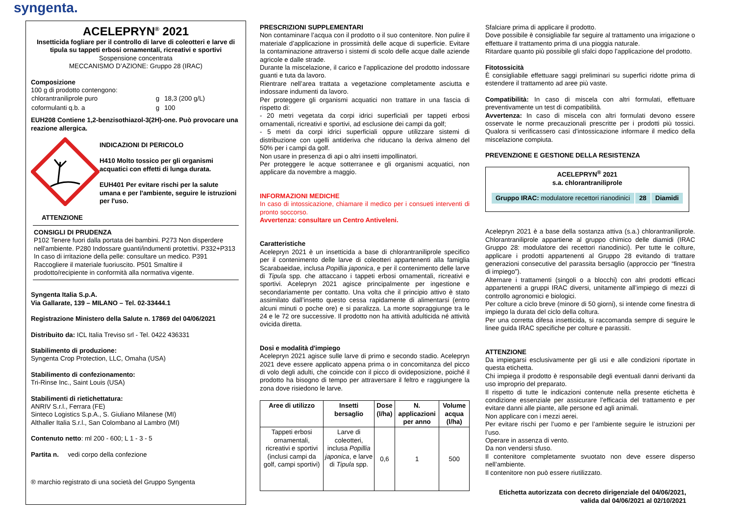syngenta.
ACELEPRYN<sup>®</sup> 2021
Insetticida fogliare per il controllo di larve di coleotteri e larve di tipula su tappeti erbosi ornamentali, ricreativi e sportivi
Sospensione concentrata
MECCANISMO D’AZIONE: Gruppo 28 (IRAC)
Composizione
100 g di prodotto contengono:
| chlorantraniliprole puro | g | 18,3 (200 g/L) |
| coformulanti q.b. a | g | 100 |
EUH208 Contiene 1,2-benzisothiazol-3(2H)-one. Può provocare una reazione allergica.
INDICAZIONI DI PERICOLO
H410 Molto tossico per gli organismi acquatici con effetti di lunga durata.
EUH401 Per evitare rischi per la salute umana e per l'ambiente, seguire le istruzioni per l'uso.
ATTENZIONE
CONSIGLI DI PRUDENZA
P102 Tenere fuori dalla portata dei bambini. P273 Non disperdere nell'ambiente. P280 Indossare guanti/indumenti protettivi. P332+P313 In caso di irritazione della pelle: consultare un medico. P391 Raccogliere il materiale fuoriuscito. P501 Smaltire il prodotto/recipiente in conformità alla normativa vigente.
Syngenta Italia S.p.A.
Via Gallarate, 139 – MILANO – Tel. 02-33444.1
Registrazione Ministero della Salute n. 17869 del 04/06/2021
Distribuito da: ICL Italia Treviso srl - Tel. 0422 436331
Stabilimento di produzione:
Syngenta Crop Protection, LLC, Omaha (USA)
Stabilimento di confezionamento:
Tri-Rinse Inc., Saint Louis (USA)
Stabilimenti di rietichettatura:
ANRIV S.r.l., Ferrara (FE)
Sinteco Logistics S.p.A., S. Giuliano Milanese (MI)
Althaller Italia S.r.l., San Colombano al Lambro (MI)
Contenuto netto: ml 200 - 600; L 1 - 3 - 5
Partita n. vedi corpo della confezione
® marchio registrato di una società del Gruppo Syngenta
PRESCRIZIONI SUPPLEMENTARI
Non contaminare l’acqua con il prodotto o il suo contenitore. Non pulire il materiale d’applicazione in prossimità delle acque di superficie. Evitare la contaminazione attraverso i sistemi di scolo delle acque dalle aziende agricole e dalle strade.
Durante la miscelazione, il carico e l’applicazione del prodotto indossare guanti e tuta da lavoro.
Rientrare nell’area trattata a vegetazione completamente asciutta e indossare indumenti da lavoro.
Per proteggere gli organismi acquatici non trattare in una fascia di rispetto di:
- 20 metri vegetata da corpi idrici superficiali per tappeti erbosi ornamentali, ricreativi e sportivi, ad esclusione dei campi da golf;
- 5 metri da corpi idrici superficiali oppure utilizzare sistemi di distribuzione con ugelli antideriva che riducano la deriva almeno del 50% per i campi da golf.
Non usare in presenza di api o altri insetti impollinatori.
Per proteggere le acque sotterranee e gli organismi acquatici, non applicare da novembre a maggio.
INFORMAZIONI MEDICHE
In caso di intossicazione, chiamare il medico per i consueti interventi di pronto soccorso.
Avvertenza: consultare un Centro Antiveleni.
Caratteristiche
Acelepryn 2021 è un insetticida a base di chlorantraniliprole specifico per il contenimento delle larve di coleotteri appartenenti alla famiglia Scarabaeidae, inclusa Popillia japonica, e per il contenimento delle larve di Tipula spp. che attaccano i tappeti erbosi ornamentali, ricreativi e sportivi. Acelepryn 2021 agisce principalmente per ingestione e secondariamente per contatto. Una volta che il principio attivo è stato assimilato dall’insetto questo cessa rapidamente di alimentarsi (entro alcuni minuti o poche ore) e si paralizza. La morte sopraggiunge tra le 24 e le 72 ore successive. Il prodotto non ha attività adulticida né attività ovicida diretta.
Dosi e modalità d'impiego
Acelepryn 2021 agisce sulle larve di primo e secondo stadio. Acelepryn 2021 deve essere applicato appena prima o in concomitanza del picco di volo degli adulti, che coincide con il picco di ovideposizione, poiché il prodotto ha bisogno di tempo per attraversare il feltro e raggiungere la zona dove risiedono le larve.
| Aree di utilizzo | Insetti bersaglio | Dose (l/ha) | N. applicazioni per anno | Volume acqua (l/ha) |
| --- | --- | --- | --- | --- |
| Tappeti erbosi ornamentali, ricreativi e sportivi (inclusi campi da golf, campi sportivi) | Larve di coleotteri, inclusa Popillia japonica , e larve di Tipula spp. | 0,6 | 1 | 500 |
Sfalciare prima di applicare il prodotto.
Dove possibile è consigliabile far seguire al trattamento una irrigazione o effettuare il trattamento prima di una pioggia naturale.
Ritardare quanto più possibile gli sfalci dopo l’applicazione del prodotto.
Fitotossicità
È consigliabile effettuare saggi preliminari su superfici ridotte prima di estendere il trattamento ad aree più vaste.
Compatibilità: In caso di miscela con altri formulati, effettuare preventivamente un test di compatibilità.
Avvertenza: In caso di miscela con altri formulati devono essere osservate le norme precauzionali prescritte per i prodotti più tossici. Qualora si verificassero casi d’intossicazione informare il medico della miscelazione compiuta.
PREVENZIONE E GESTIONE DELLA RESISTENZA
ACELEPRYN<sup>®</sup> 2021
s.a. chlorantraniliprole
| Gruppo IRAC: modulatore recettori rianodinici | 28 | Diamidi |
Acelepryn 2021 è a base della sostanza attiva (s.a.) chlorantraniliprole. Chlorantraniliprole appartiene al gruppo chimico delle diamidi (IRAC Gruppo 28: modulatore dei recettori rianodinici). Per tutte le colture, applicare i prodotti appartenenti al Gruppo 28 evitando di trattare generazioni consecutive del parassita bersaglio (approccio per “finestra di impiego”).
Alternare i trattamenti (singoli o a blocchi) con altri prodotti efficaci appartenenti a gruppi IRAC diversi, unitamente all’impiego di mezzi di controllo agronomici e biologici.
Per colture a ciclo breve (minore di 50 giorni), si intende come finestra di impiego la durata del ciclo della coltura.
Per una corretta difesa insetticida, si raccomanda sempre di seguire le linee guida IRAC specifiche per colture e parassiti.
ATTENZIONE
Da impiegarsi esclusivamente per gli usi e alle condizioni riportate in questa etichetta.
Chi impiega il prodotto è responsabile degli eventuali danni derivanti da uso improprio del preparato.
Il rispetto di tutte le indicazioni contenute nella presente etichetta è condizione essenziale per assicurare l’efficacia del trattamento e per evitare danni alle piante, alle persone ed agli animali.
Non applicare con i mezzi aerei.
Per evitare rischi per l’uomo e per l’ambiente seguire le istruzioni per l’uso.
Operare in assenza di vento.
Da non vendersi sfuso.
Il contenitore completamente svuotato non deve essere disperso nell’ambiente.
Il contenitore non può essere riutilizzato.
Etichetta autorizzata con decreto dirigenziale del 04/06/2021,
valida dal 04/06/2021 al 02/10/2021